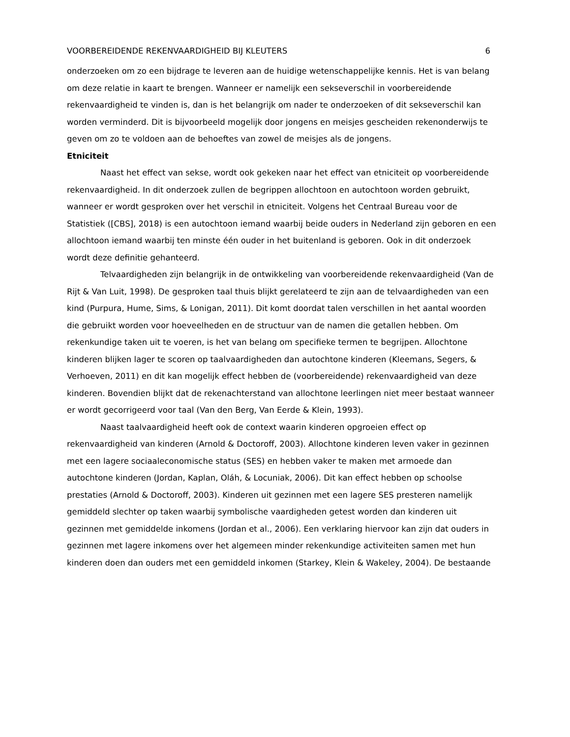VOORBEREIDENDE REKENVAARDIGHEID BIJ KLEUTERS 6
onderzoeken om zo een bijdrage te leveren aan de huidige wetenschappelijke kennis. Het is van belang om deze relatie in kaart te brengen. Wanneer er namelijk een sekseverschil in voorbereidende rekenvaardigheid te vinden is, dan is het belangrijk om nader te onderzoeken of dit sekseverschil kan worden verminderd. Dit is bijvoorbeeld mogelijk door jongens en meisjes gescheiden rekenonderwijs te geven om zo te voldoen aan de behoeftes van zowel de meisjes als de jongens.
Etniciteit
Naast het effect van sekse, wordt ook gekeken naar het effect van etniciteit op voorbereidende rekenvaardigheid. In dit onderzoek zullen de begrippen allochtoon en autochtoon worden gebruikt, wanneer er wordt gesproken over het verschil in etniciteit. Volgens het Centraal Bureau voor de Statistiek ([CBS], 2018) is een autochtoon iemand waarbij beide ouders in Nederland zijn geboren en een allochtoon iemand waarbij ten minste één ouder in het buitenland is geboren. Ook in dit onderzoek wordt deze definitie gehanteerd.
Telvaardigheden zijn belangrijk in de ontwikkeling van voorbereidende rekenvaardigheid (Van de Rijt & Van Luit, 1998). De gesproken taal thuis blijkt gerelateerd te zijn aan de telvaardigheden van een kind (Purpura, Hume, Sims, & Lonigan, 2011). Dit komt doordat talen verschillen in het aantal woorden die gebruikt worden voor hoeveelheden en de structuur van de namen die getallen hebben. Om rekenkundige taken uit te voeren, is het van belang om specifieke termen te begrijpen. Allochtone kinderen blijken lager te scoren op taalvaardigheden dan autochtone kinderen (Kleemans, Segers, & Verhoeven, 2011) en dit kan mogelijk effect hebben de (voorbereidende) rekenvaardigheid van deze kinderen. Bovendien blijkt dat de rekenachterstand van allochtone leerlingen niet meer bestaat wanneer er wordt gecorrigeerd voor taal (Van den Berg, Van Eerde & Klein, 1993).
Naast taalvaardigheid heeft ook de context waarin kinderen opgroeien effect op rekenvaardigheid van kinderen (Arnold & Doctoroff, 2003). Allochtone kinderen leven vaker in gezinnen met een lagere sociaaleconomische status (SES) en hebben vaker te maken met armoede dan autochtone kinderen (Jordan, Kaplan, Oláh, & Locuniak, 2006). Dit kan effect hebben op schoolse prestaties (Arnold & Doctoroff, 2003). Kinderen uit gezinnen met een lagere SES presteren namelijk gemiddeld slechter op taken waarbij symbolische vaardigheden getest worden dan kinderen uit gezinnen met gemiddelde inkomens (Jordan et al., 2006). Een verklaring hiervoor kan zijn dat ouders in gezinnen met lagere inkomens over het algemeen minder rekenkundige activiteiten samen met hun kinderen doen dan ouders met een gemiddeld inkomen (Starkey, Klein & Wakeley, 2004). De bestaande